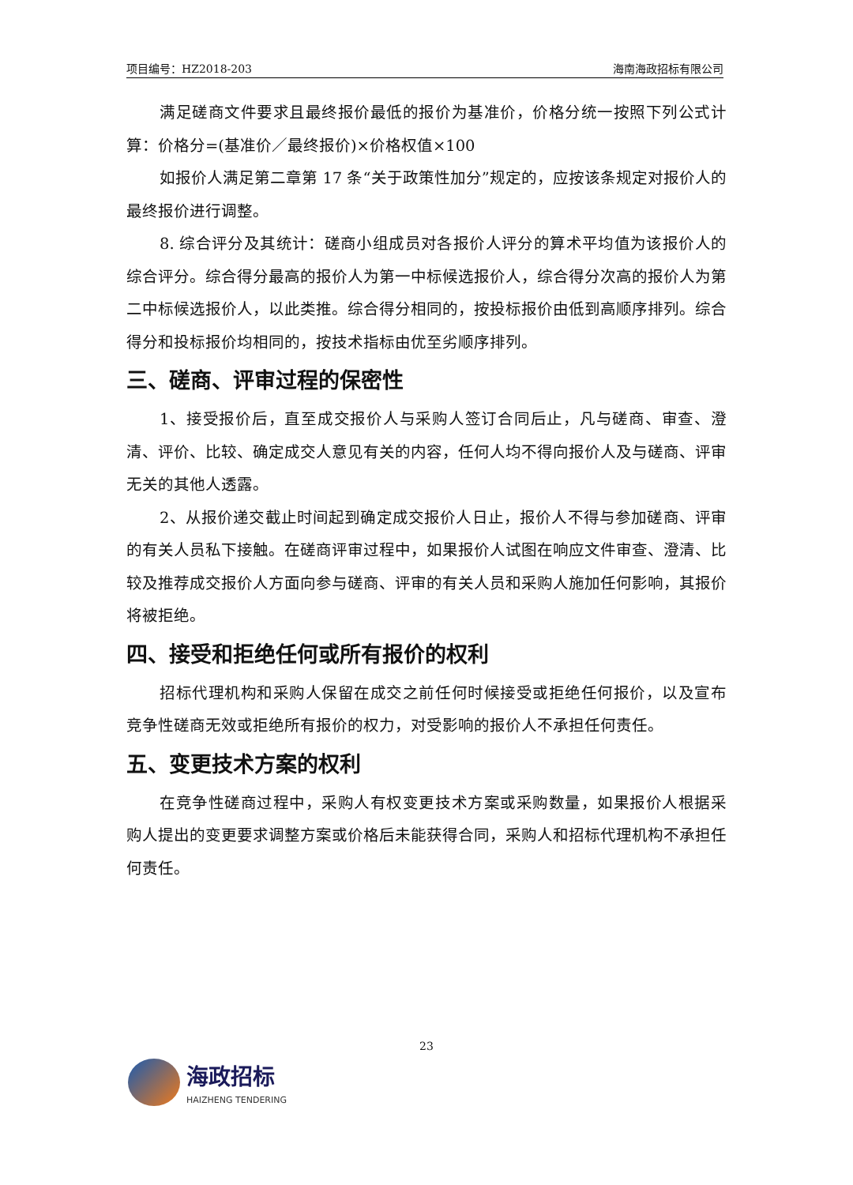项目编号：HZ2018-203 海南海政招标有限公司
满足磋商文件要求且最终报价最低的报价为基准价，价格分统一按照下列公式计算：价格分=(基准价／最终报价)×价格权值×100
如报价人满足第二章第 17 条“关于政策性加分”规定的，应按该条规定对报价人的最终报价进行调整。
8. 综合评分及其统计：磋商小组成员对各报价人评分的算术平均值为该报价人的综合评分。综合得分最高的报价人为第一中标候选报价人，综合得分次高的报价人为第二中标候选报价人，以此类推。综合得分相同的，按投标报价由低到高顺序排列。综合得分和投标报价均相同的，按技术指标由优至劣顺序排列。
三、磋商、评审过程的保密性
1、接受报价后，直至成交报价人与采购人签订合同后止，凡与磋商、审查、澄清、评价、比较、确定成交人意见有关的内容，任何人均不得向报价人及与磋商、评审无关的其他人透露。
2、从报价递交截止时间起到确定成交报价人日止，报价人不得与参加磋商、评审的有关人员私下接触。在磋商评审过程中，如果报价人试图在响应文件审查、澄清、比较及推荐成交报价人方面向参与磋商、评审的有关人员和采购人施加任何影响，其报价将被拒绝。
四、接受和拒绝任何或所有报价的权利
招标代理机构和采购人保留在成交之前任何时候接受或拒绝任何报价，以及宣布竞争性磋商无效或拒绝所有报价的权力，对受影响的报价人不承担任何责任。
五、变更技术方案的权利
在竞争性磋商过程中，采购人有权变更技术方案或采购数量，如果报价人根据采购人提出的变更要求调整方案或价格后未能获得合同，采购人和招标代理机构不承担任何责任。
23
海政招标
HAIZHENG TENDERING